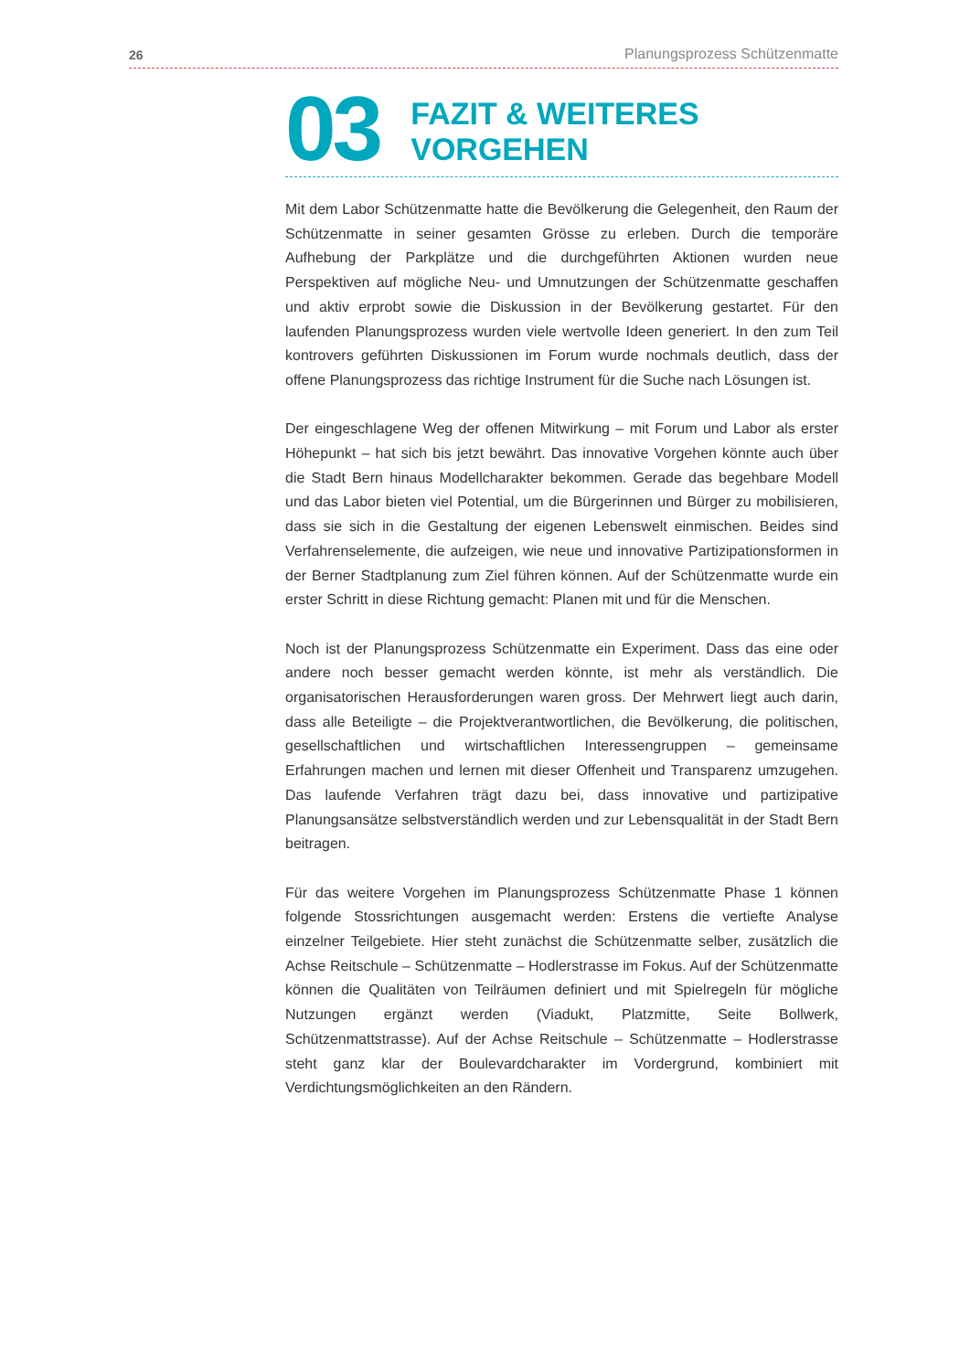26 Planungsprozess Schützenmatte
03 FAZIT & WEITERES VORGEHEN
Mit dem Labor Schützenmatte hatte die Bevölkerung die Gelegenheit, den Raum der Schützenmatte in seiner gesamten Grösse zu erleben. Durch die temporäre Aufhebung der Parkplätze und die durchgeführten Aktionen wurden neue Perspektiven auf mögliche Neu- und Umnutzungen der Schützenmatte geschaffen und aktiv erprobt sowie die Diskussion in der Bevölkerung gestartet. Für den laufenden Planungsprozess wurden viele wertvolle Ideen generiert. In den zum Teil kontrovers geführten Diskussionen im Forum wurde nochmals deutlich, dass der offene Planungsprozess das richtige Instrument für die Suche nach Lösungen ist.
Der eingeschlagene Weg der offenen Mitwirkung – mit Forum und Labor als erster Höhepunkt – hat sich bis jetzt bewährt. Das innovative Vorgehen könnte auch über die Stadt Bern hinaus Modellcharakter bekommen. Gerade das begehbare Modell und das Labor bieten viel Potential, um die Bürgerinnen und Bürger zu mobilisieren, dass sie sich in die Gestaltung der eigenen Lebenswelt einmischen. Beides sind Verfahrenselemente, die aufzeigen, wie neue und innovative Partizipationsformen in der Berner Stadtplanung zum Ziel führen können. Auf der Schützenmatte wurde ein erster Schritt in diese Richtung gemacht: Planen mit und für die Menschen.
Noch ist der Planungsprozess Schützenmatte ein Experiment. Dass das eine oder andere noch besser gemacht werden könnte, ist mehr als verständlich. Die organisatorischen Herausforderungen waren gross. Der Mehrwert liegt auch darin, dass alle Beteiligte – die Projektverantwortlichen, die Bevölkerung, die politischen, gesellschaftlichen und wirtschaftlichen Interessengruppen – gemeinsame Erfahrungen machen und lernen mit dieser Offenheit und Transparenz umzugehen. Das laufende Verfahren trägt dazu bei, dass innovative und partizipative Planungsansätze selbstverständlich werden und zur Lebensqualität in der Stadt Bern beitragen.
Für das weitere Vorgehen im Planungsprozess Schützenmatte Phase 1 können folgende Stossrichtungen ausgemacht werden: Erstens die vertiefte Analyse einzelner Teilgebiete. Hier steht zunächst die Schützenmatte selber, zusätzlich die Achse Reitschule – Schützenmatte – Hodlerstrasse im Fokus. Auf der Schützenmatte können die Qualitäten von Teilräumen definiert und mit Spielregeln für mögliche Nutzungen ergänzt werden (Viadukt, Platzmitte, Seite Bollwerk, Schützenmattstrasse). Auf der Achse Reitschule – Schützenmatte – Hodlerstrasse steht ganz klar der Boulevardcharakter im Vordergrund, kombiniert mit Verdichtungsmöglichkeiten an den Rändern.